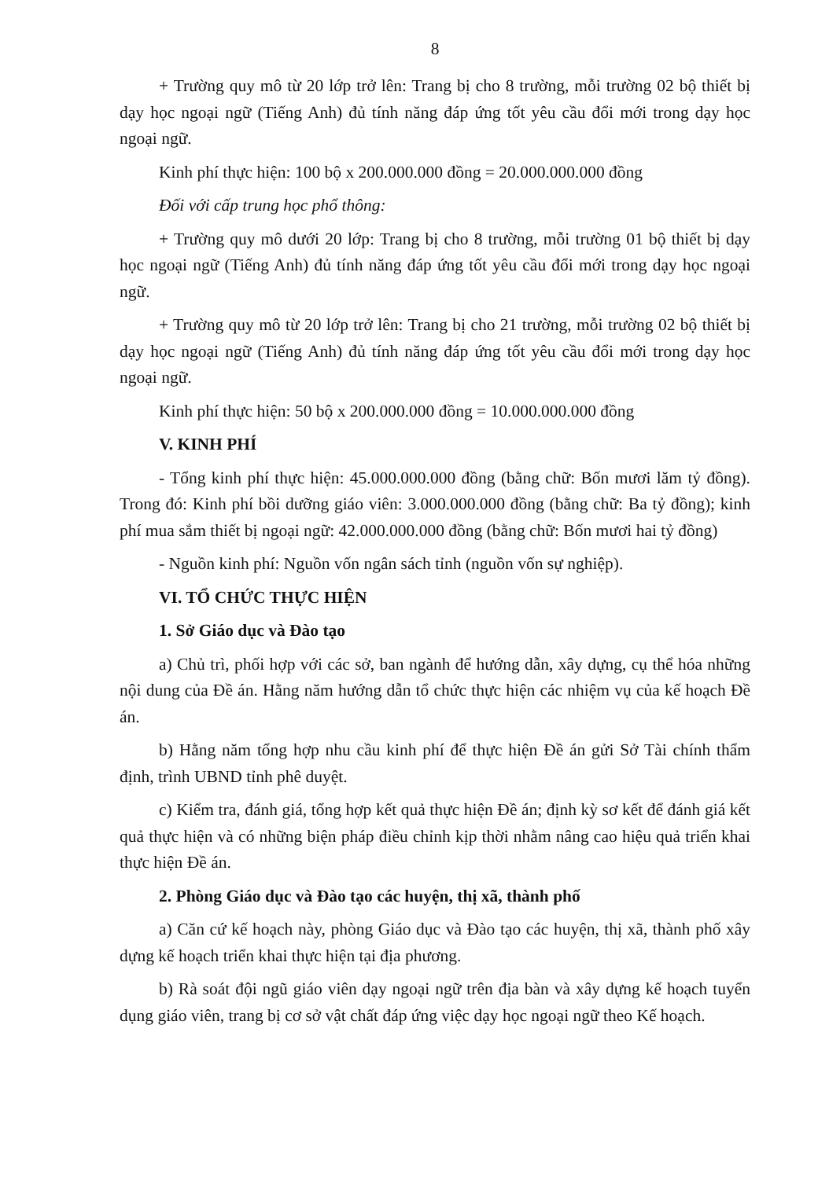8
+ Trường quy mô từ 20 lớp trở lên: Trang bị cho 8 trường, mỗi trường 02 bộ thiết bị dạy học ngoại ngữ (Tiếng Anh) đủ tính năng đáp ứng tốt yêu cầu đổi mới trong dạy học ngoại ngữ.
Kinh phí thực hiện: 100 bộ x 200.000.000 đồng = 20.000.000.000 đồng
Đối với cấp trung học phổ thông:
+ Trường quy mô dưới 20 lớp: Trang bị cho 8 trường, mỗi trường 01 bộ thiết bị dạy học ngoại ngữ (Tiếng Anh) đủ tính năng đáp ứng tốt yêu cầu đổi mới trong dạy học ngoại ngữ.
+ Trường quy mô từ 20 lớp trở lên: Trang bị cho 21 trường, mỗi trường 02 bộ thiết bị dạy học ngoại ngữ (Tiếng Anh) đủ tính năng đáp ứng tốt yêu cầu đổi mới trong dạy học ngoại ngữ.
Kinh phí thực hiện: 50 bộ x 200.000.000 đồng = 10.000.000.000 đồng
V. KINH PHÍ
- Tổng kinh phí thực hiện: 45.000.000.000 đồng (bằng chữ: Bốn mươi lăm tỷ đồng). Trong đó: Kinh phí bồi dưỡng giáo viên: 3.000.000.000 đồng (bằng chữ: Ba tỷ đồng); kinh phí mua sắm thiết bị ngoại ngữ: 42.000.000.000 đồng (bằng chữ: Bốn mươi hai tỷ đồng)
- Nguồn kinh phí: Nguồn vốn ngân sách tỉnh (nguồn vốn sự nghiệp).
VI. TỔ CHỨC THỰC HIỆN
1. Sở Giáo dục và Đào tạo
a) Chủ trì, phối hợp với các sở, ban ngành để hướng dẫn, xây dựng, cụ thể hóa những nội dung của Đề án. Hằng năm hướng dẫn tổ chức thực hiện các nhiệm vụ của kế hoạch Đề án.
b) Hằng năm tổng hợp nhu cầu kinh phí để thực hiện Đề án gửi Sở Tài chính thẩm định, trình UBND tỉnh phê duyệt.
c) Kiểm tra, đánh giá, tổng hợp kết quả thực hiện Đề án; định kỳ sơ kết để đánh giá kết quả thực hiện và có những biện pháp điều chỉnh kịp thời nhằm nâng cao hiệu quả triển khai thực hiện Đề án.
2. Phòng Giáo dục và Đào tạo các huyện, thị xã, thành phố
a) Căn cứ kế hoạch này, phòng Giáo dục và Đào tạo các huyện, thị xã, thành phố xây dựng kế hoạch triển khai thực hiện tại địa phương.
b) Rà soát đội ngũ giáo viên dạy ngoại ngữ trên địa bàn và xây dựng kế hoạch tuyển dụng giáo viên, trang bị cơ sở vật chất đáp ứng việc dạy học ngoại ngữ theo Kế hoạch.